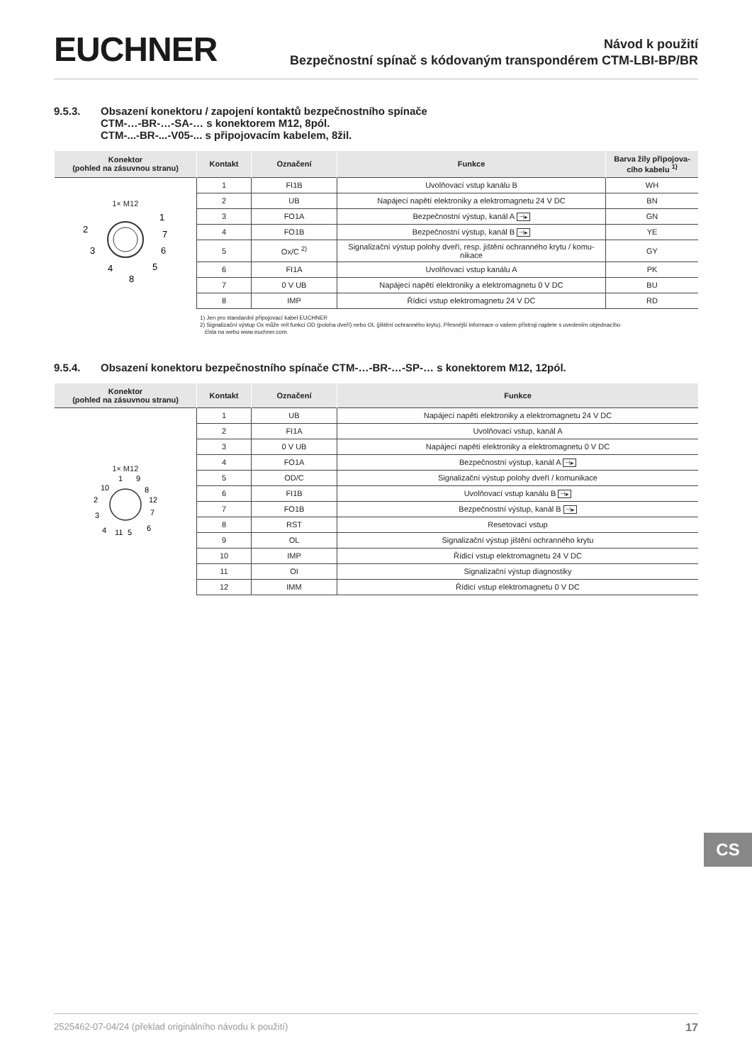EUCHNER
Návod k použití
Bezpečnostní spínač s kódovaným transpondérem CTM-LBI-BP/BR
9.5.3. Obsazení konektoru / zapojení kontaktů bezpečnostního spínače
CTM-…-BR-…-SA-… s konektorem M12, 8pól.
CTM-...-BR-...-V05-... s připojovacím kabelem, 8žil.
| Konektor (pohled na zásuvnou stranu) | Kontakt | Označení | Funkce | Barva žíly připojova- cího kabelu <sup>1)</sup> |
| --- | --- | --- | --- | --- |
| 1× M12 1 2 3 4 5 6 7 8 | 1 | FI1B | Uvolňovací vstup kanálu B | WH |
| | 2 | UB | Napájecí napětí elektroniky a elektromagnetu 24 V DC | BN |
| | 3 | FO1A | Bezpečnostní výstup, kanál A ⊣▸ | GN |
| | 4 | FO1B | Bezpečnostní výstup, kanál B ⊣▸ | YE |
| | 5 | Ox/C <sup>2)</sup> | Signalizační výstup polohy dveří, resp. jištění ochranného krytu / komu- nikace | GY |
| | 6 | FI1A | Uvolňovací vstup kanálu A | PK |
| | 7 | 0 V UB | Napájecí napětí elektroniky a elektromagnetu 0 V DC | BU |
| | 8 | IMP | Řídicí vstup elektromagnetu 24 V DC | RD |
1) Jen pro standardní připojovací kabel EUCHNER
2) Signalizační výstup Ox může mít funkci OD (poloha dveří) nebo OL (jištění ochranného krytu). Přesnější informace o vašem přístroji najdete s uvedením objednacího
čísla na webu www.euchner.com.
9.5.4. Obsazení konektoru bezpečnostního spínače CTM-…-BR-…-SP-… s konektorem M12, 12pól.
| Konektor (pohled na zásuvnou stranu) | Kontakt | Označení | Funkce |
| --- | --- | --- | --- |
| 1× M12 1 9 10 8 2 12 3 7 4 11 5 6 | 1 | UB | Napájecí napětí elektroniky a elektromagnetu 24 V DC |
| | 2 | FI1A | Uvolňovací vstup, kanál A |
| | 3 | 0 V UB | Napájecí napětí elektroniky a elektromagnetu 0 V DC |
| | 4 | FO1A | Bezpečnostní výstup, kanál A ⊣▸ |
| | 5 | OD/C | Signalizační výstup polohy dveří / komunikace |
| | 6 | FI1B | Uvolňovací vstup kanálu B ⊣▸ |
| | 7 | FO1B | Bezpečnostní výstup, kanál B ⊣▸ |
| | 8 | RST | Resetovací vstup |
| | 9 | OL | Signalizační výstup jištění ochranného krytu |
| | 10 | IMP | Řídicí vstup elektromagnetu 24 V DC |
| | 11 | OI | Signalizační výstup diagnostiky |
| | 12 | IMM | Řídicí vstup elektromagnetu 0 V DC |
CS
2525462-07-04/24 (překlad originálního návodu k použití) 17